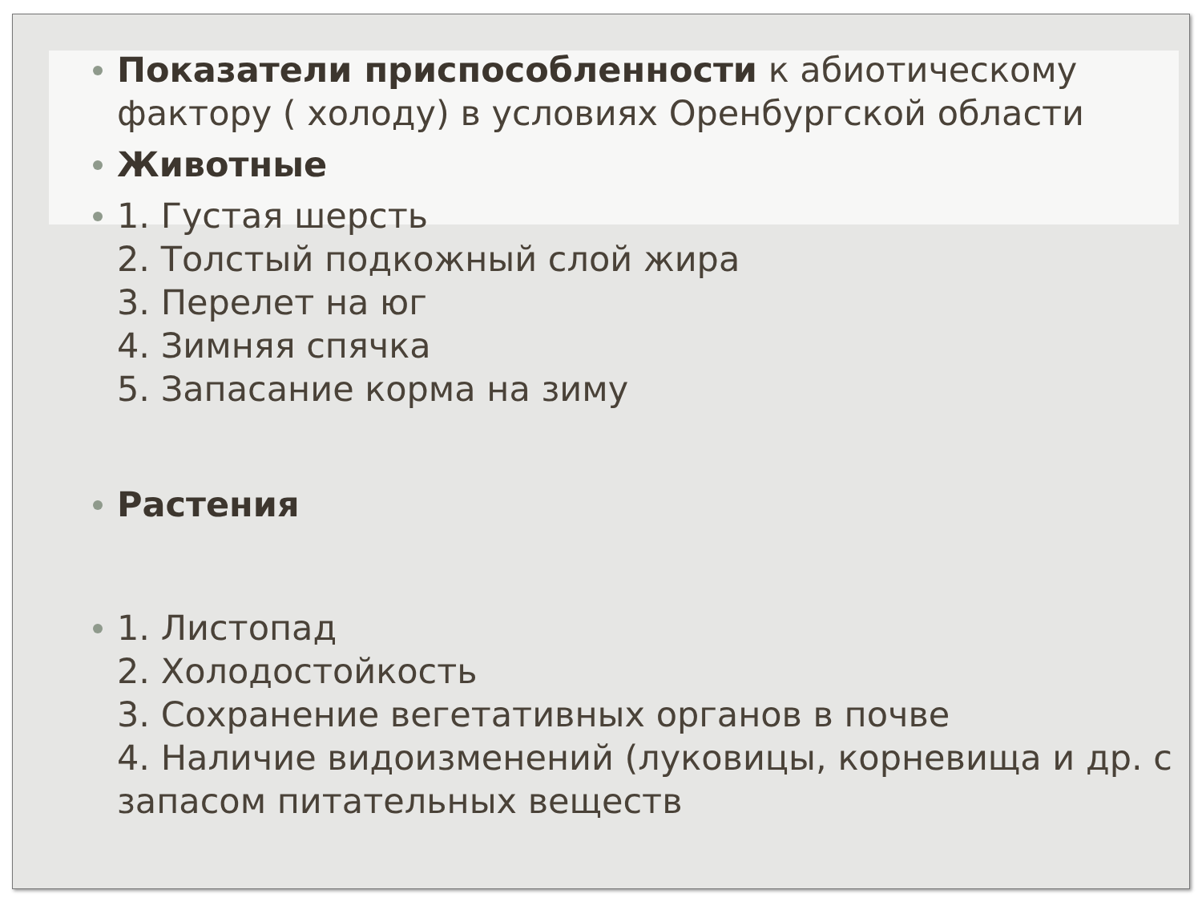Показатели приспособленности к абиотическому фактору ( холоду) в условиях Оренбургской области
Животные
1. Густая шерсть
2. Толстый подкожный слой жира
3. Перелет на юг
4. Зимняя спячка
5. Запасание корма на зиму
Растения
1. Листопад
2. Холодостойкость
3. Сохранение вегетативных органов в почве
4. Наличие видоизменений (луковицы, корневища и др. с запасом питательных веществ